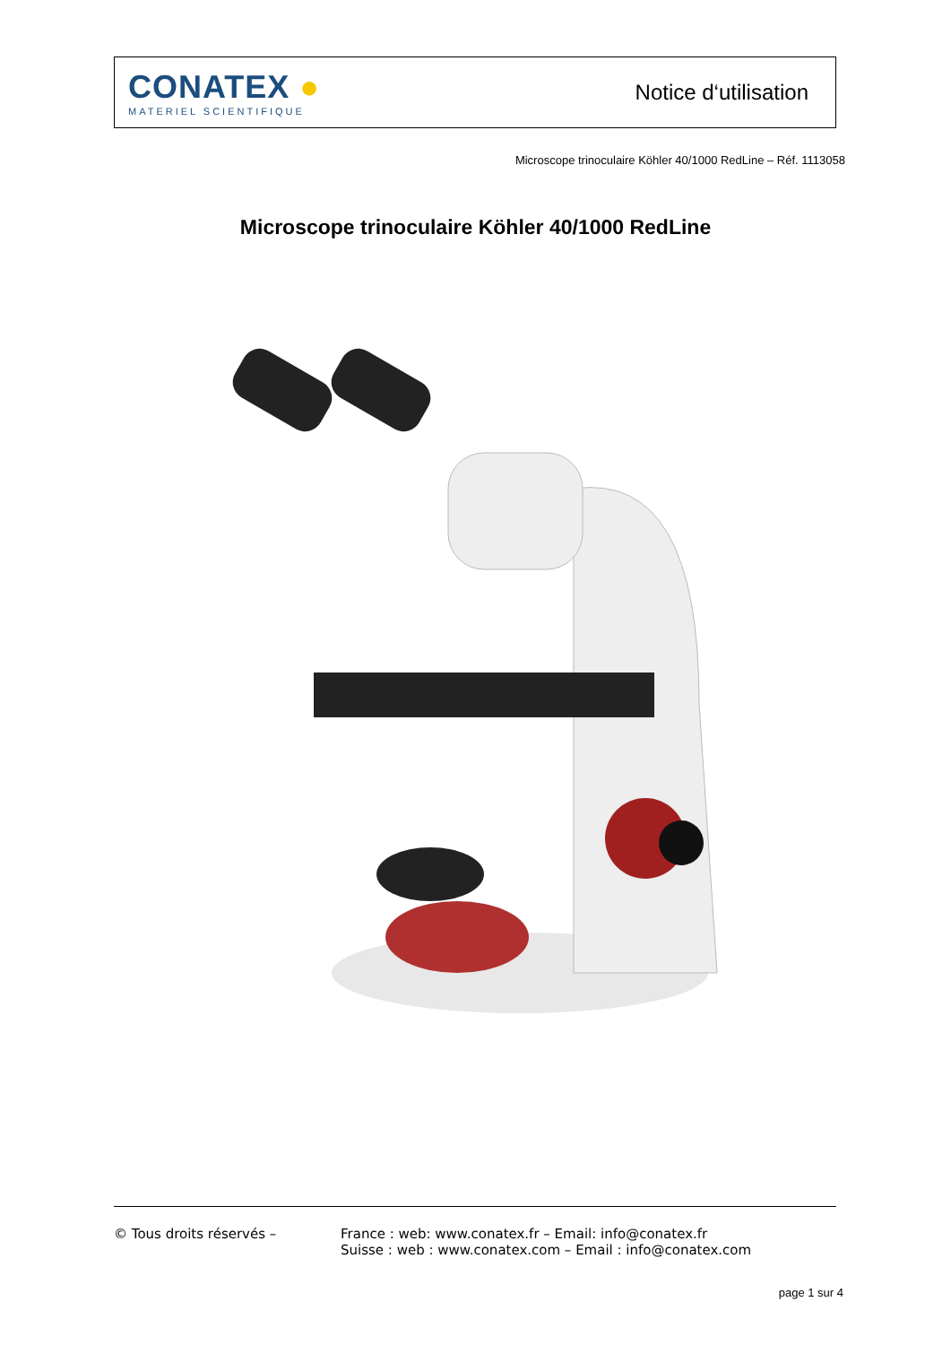CONATEX ●
MATERIEL SCIENTIFIQUE
Notice d‘utilisation
Microscope trinoculaire Köhler 40/1000 RedLine – Réf. 1113058
Microscope trinoculaire Köhler 40/1000 RedLine
© Tous droits réservés – France : web: www.conatex.fr – Email: info@conatex.fr
Suisse : web : www.conatex.com – Email : info@conatex.com
page 1 sur 4